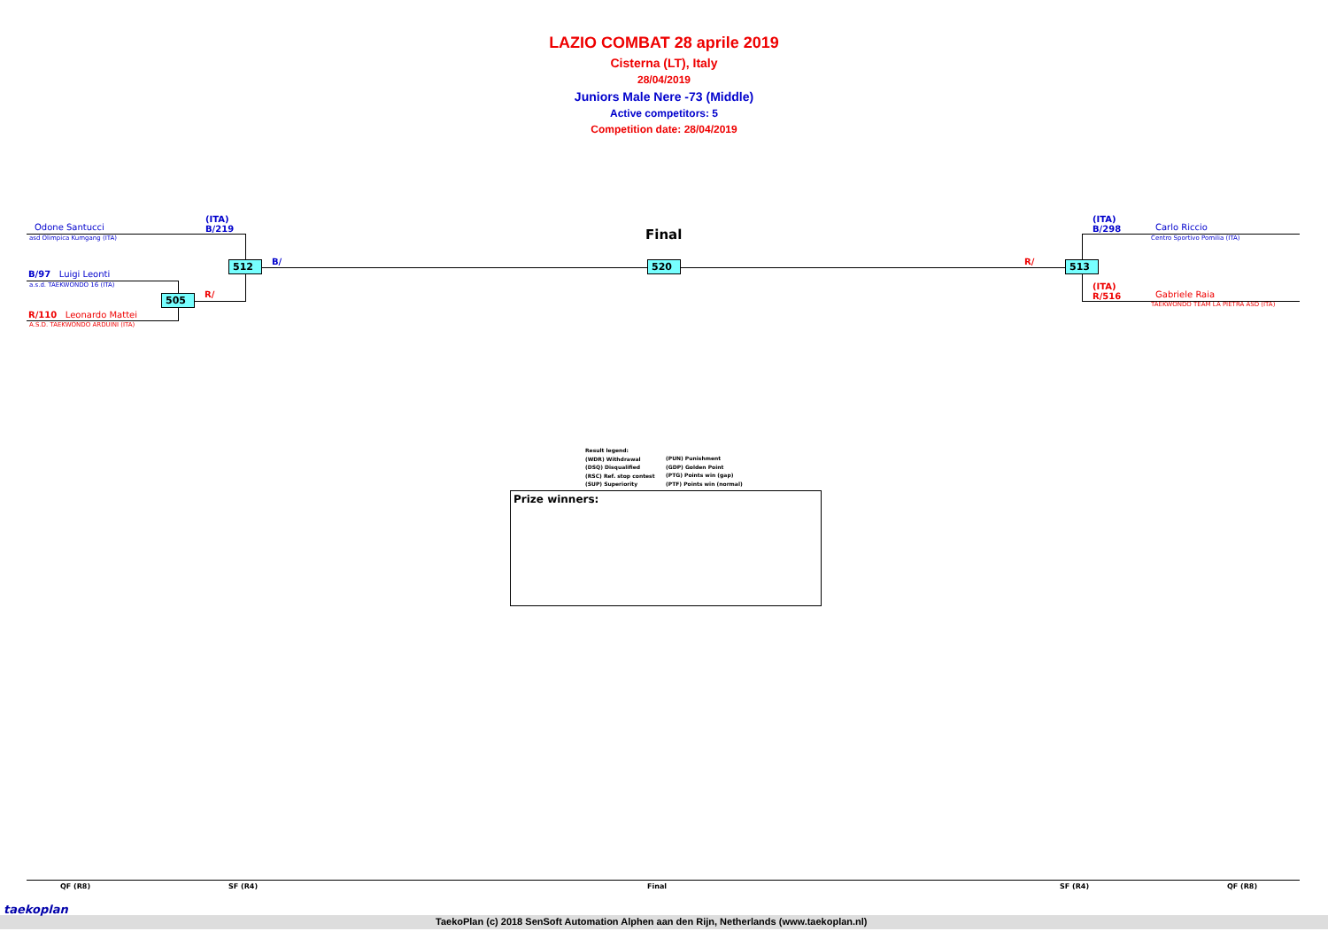LAZIO COMBAT 28 aprile 2019
Cisterna (LT), Italy
28/04/2019
Juniors Male Nere -73 (Middle)
Active competitors: 5
Competition date: 28/04/2019
Odone Santucci
asd Olimpica Kumgang (ITA)
(ITA)
B/219
512 B/
B/97 Luigi Leonti
a.s.d. TAEKWONDO 16 (ITA)
505 R/
R/110 Leonardo Mattei
A.S.D. TAEKWONDO ARDUINI (ITA)
Final
520 R/ 513
(ITA)
B/298
Carlo Riccio
Centro Sportivo Pomilia (ITA)
(ITA)
R/516
Gabriele Raia
TAEKWONDO TEAM LA PIETRA ASD (ITA)
Result legend:
(WDR) Withdrawal
(DSQ) Disqualified
(RSC) Ref. stop contest
(SUP) Superiority
(PUN) Punishment
(GDP) Golden Point
(PTG) Points win (gap)
(PTF) Points win (normal)
Prize winners:
QF (R8) SF (R4) Final SF (R4) QF (R8)
taekoplan
TaekoPlan (c) 2018 SenSoft Automation Alphen aan den Rijn, Netherlands (www.taekoplan.nl)